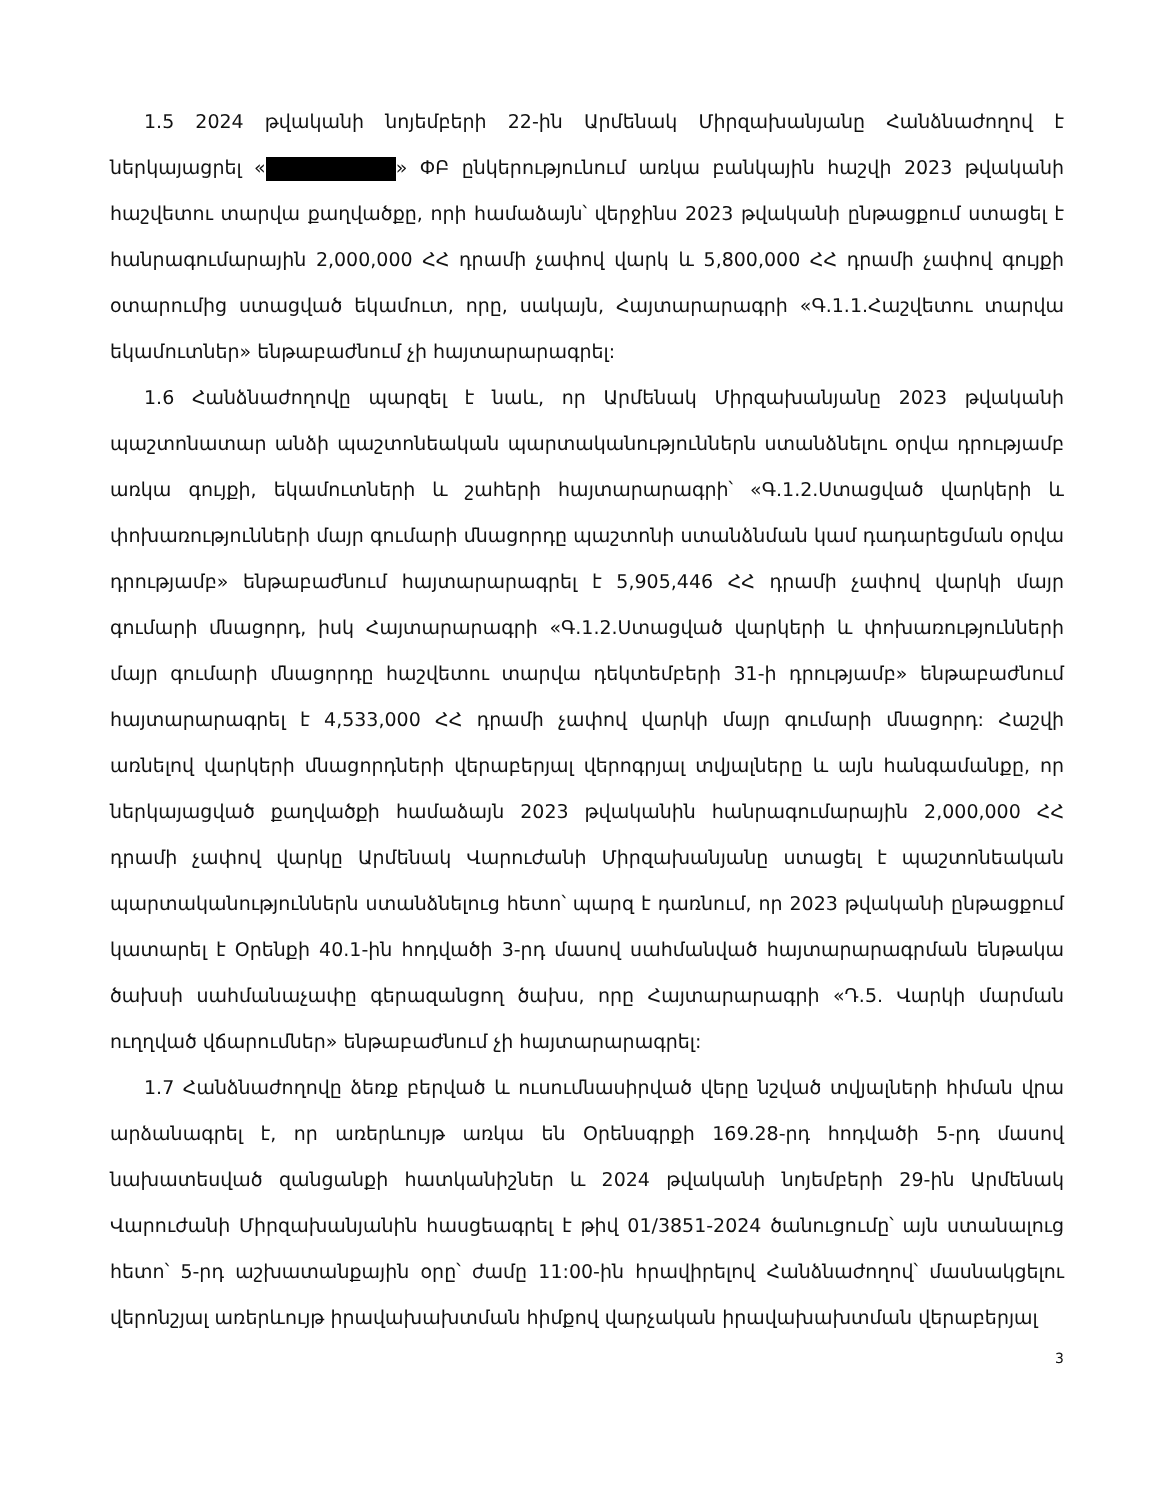1.5 2024 թվականի նոյեմբերի 22-ին Արմենակ Միրզախանյանը Հանձնաժողով է ներկայացրել « » ՓԲ ընկերությունում առկա բանկային հաշվի 2023 թվականի հաշվետու տարվա քաղվածքը, որի համաձայն՝ վերջինս 2023 թվականի ընթացքում ստացել է հանրագումարային 2,000,000 ՀՀ դրամի չափով վարկ և 5,800,000 ՀՀ դրամի չափով գույքի օտարումից ստացված եկամուտ, որը, սակայն, Հայտարարագրի «Գ.1.1.Հաշվետու տարվա եկամուտներ» ենթաբաժնում չի հայտարարագրել:
1.6 Հանձնաժողովը պարզել է նաև, որ Արմենակ Միրզախանյանը 2023 թվականի պաշտոնատար անձի պաշտոնեական պարտականություններն ստանձնելու օրվա դրությամբ առկա գույքի, եկամուտների և շահերի հայտարարագրի՝ «Գ.1.2.Ստացված վարկերի և փոխառությունների մայր գումարի մնացորդը պաշտոնի ստանձնման կամ դադարեցման օրվա դրությամբ» ենթաբաժնում հայտարարագրել է 5,905,446 ՀՀ դրամի չափով վարկի մայր գումարի մնացորդ, իսկ Հայտարարագրի «Գ.1.2.Ստացված վարկերի և փոխառությունների մայր գումարի մնացորդը հաշվետու տարվա դեկտեմբերի 31-ի դրությամբ» ենթաբաժնում հայտարարագրել է 4,533,000 ՀՀ դրամի չափով վարկի մայր գումարի մնացորդ: Հաշվի առնելով վարկերի մնացորդների վերաբերյալ վերոգրյալ տվյալները և այն հանգամանքը, որ ներկայացված քաղվածքի համաձայն 2023 թվականին հանրագումարային 2,000,000 ՀՀ դրամի չափով վարկը Արմենակ Վարուժանի Միրզախանյանը ստացել է պաշտոնեական պարտականություններն ստանձնելուց հետո՝ պարզ է դառնում, որ 2023 թվականի ընթացքում կատարել է Օրենքի 40.1-ին հոդվածի 3-րդ մասով սահմանված հայտարարագրման ենթակա ծախսի սահմանաչափը գերազանցող ծախս, որը Հայտարարագրի «Դ.5. Վարկի մարման ուղղված վճարումներ» ենթաբաժնում չի հայտարարագրել:
1.7 Հանձնաժողովը ձեռք բերված և ուսումնասիրված վերը նշված տվյալների հիման վրա արձանագրել է, որ առերևույթ առկա են Օրենսգրքի 169.28-րդ հոդվածի 5-րդ մասով նախատեսված զանցանքի հատկանիշներ և 2024 թվականի նոյեմբերի 29-ին Արմենակ Վարուժանի Միրզախանյանին հասցեագրել է թիվ 01/3851-2024 ծանուցումը՝ այն ստանալուց հետո՝ 5-րդ աշխատանքային օրը՝ ժամը 11:00-ին հրավիրելով Հանձնաժողով՝ մասնակցելու վերոնշյալ առերևույթ իրավախախտման հիմքով վարչական իրավախախտման վերաբերյալ
3